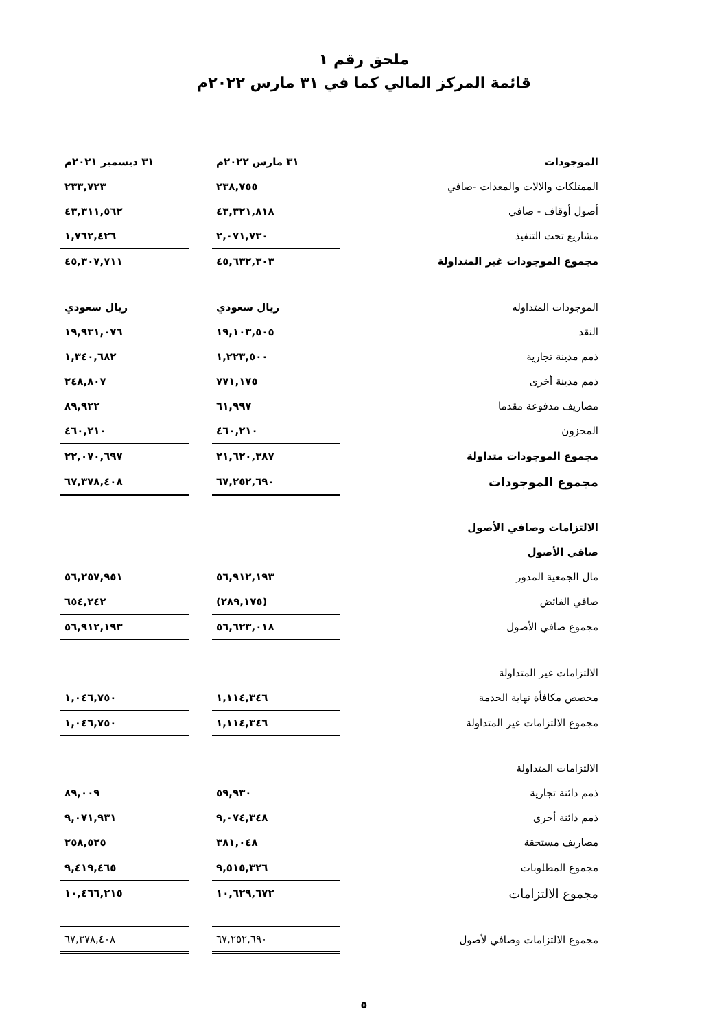ملحق رقم ١
قائمة المركز المالي كما في ٣١ مارس ٢٠٢٢م
| الموجودات | ٣١ مارس ٢٠٢٢م | | ٣١ ديسمبر ٢٠٢١م |
| الممتلكات والالات والمعدات -صافي | ٢٣٨,٧٥٥ | | ٢٣٣,٧٢٣ |
| أصول أوقاف - صافي | ٤٣,٣٢١,٨١٨ | | ٤٣,٣١١,٥٦٢ |
| مشاريع تحت التنفيذ | ٢,٠٧١,٧٣٠ | | ١,٧٦٢,٤٢٦ |
| مجموع الموجودات غير المتداولة | ٤٥,٦٣٢,٣٠٣ | | ٤٥,٣٠٧,٧١١ |
| الموجودات المتداوله | ريال سعودي | | ريال سعودي |
| النقد | ١٩,١٠٣,٥٠٥ | | ١٩,٩٣١,٠٧٦ |
| ذمم مدينة تجارية | ١,٢٢٣,٥٠٠ | | ١,٣٤٠,٦٨٢ |
| ذمم مدينة أخرى | ٧٧١,١٧٥ | | ٢٤٨,٨٠٧ |
| مصاريف مدفوعة مقدما | ٦١,٩٩٧ | | ٨٩,٩٢٢ |
| المخزون | ٤٦٠,٢١٠ | | ٤٦٠,٢١٠ |
| مجموع الموجودات متداولة | ٢١,٦٢٠,٣٨٧ | | ٢٢,٠٧٠,٦٩٧ |
| مجموع الموجودات | ٦٧,٢٥٢,٦٩٠ | | ٦٧,٣٧٨,٤٠٨ |
| الالتزامات وصافي الأصول | | | |
| صافي الأصول | | | |
| مال الجمعية المدور | ٥٦,٩١٢,١٩٣ | | ٥٦,٢٥٧,٩٥١ |
| صافي الفائض | (٢٨٩,١٧٥) | | ٦٥٤,٢٤٢ |
| مجموع صافي الأصول | ٥٦,٦٢٣,٠١٨ | | ٥٦,٩١٢,١٩٣ |
| الالتزامات غير المتداولة | | | |
| مخصص مكافأة نهاية الخدمة | ١,١١٤,٣٤٦ | | ١,٠٤٦,٧٥٠ |
| مجموع الالتزامات غير المتداولة | ١,١١٤,٣٤٦ | | ١,٠٤٦,٧٥٠ |
| الالتزامات المتداولة | | | |
| ذمم دائنة تجارية | ٥٩,٩٣٠ | | ٨٩,٠٠٩ |
| ذمم دائنة أخرى | ٩,٠٧٤,٣٤٨ | | ٩,٠٧١,٩٣١ |
| مصاريف مستحقة | ٣٨١,٠٤٨ | | ٢٥٨,٥٢٥ |
| مجموع المطلوبات | ٩,٥١٥,٣٢٦ | | ٩,٤١٩,٤٦٥ |
| مجموع الالتزامات | ١٠,٦٢٩,٦٧٢ | | ١٠,٤٦٦,٢١٥ |
| مجموع الالتزامات وصافي لأصول | ٦٧,٢٥٢,٦٩٠ | | ٦٧,٣٧٨,٤٠٨ |
٥